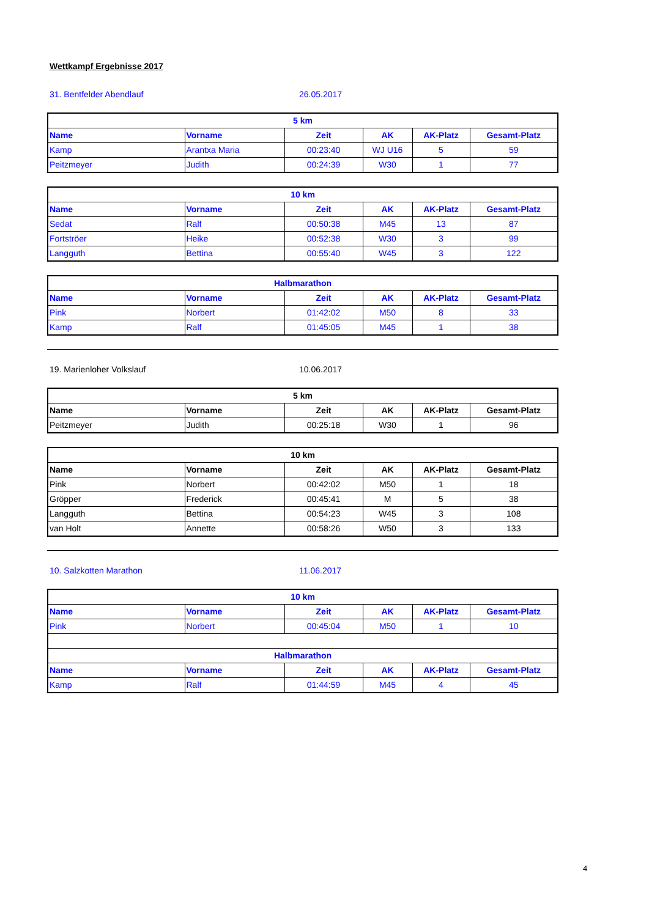Wettkampf Ergebnisse 2017
31. Bentfelder Abendlauf 26.05.2017
| 5 km | | | | | |
| --- | --- | --- | --- | --- | --- |
| Name | Vorname | Zeit | AK | AK-Platz | Gesamt-Platz |
| Kamp | Arantxa Maria | 00:23:40 | WJ U16 | 5 | 59 |
| Peitzmeyer | Judith | 00:24:39 | W30 | 1 | 77 |
| 10 km | | | | | |
| --- | --- | --- | --- | --- | --- |
| Name | Vorname | Zeit | AK | AK-Platz | Gesamt-Platz |
| Sedat | Ralf | 00:50:38 | M45 | 13 | 87 |
| Fortströer | Heike | 00:52:38 | W30 | 3 | 99 |
| Langguth | Bettina | 00:55:40 | W45 | 3 | 122 |
| Halbmarathon | | | | | |
| --- | --- | --- | --- | --- | --- |
| Name | Vorname | Zeit | AK | AK-Platz | Gesamt-Platz |
| Pink | Norbert | 01:42:02 | M50 | 8 | 33 |
| Kamp | Ralf | 01:45:05 | M45 | 1 | 38 |
19. Marienloher Volkslauf 10.06.2017
| 5 km | | | | | |
| --- | --- | --- | --- | --- | --- |
| Name | Vorname | Zeit | AK | AK-Platz | Gesamt-Platz |
| Peitzmeyer | Judith | 00:25:18 | W30 | 1 | 96 |
| 10 km | | | | | |
| --- | --- | --- | --- | --- | --- |
| Name | Vorname | Zeit | AK | AK-Platz | Gesamt-Platz |
| Pink | Norbert | 00:42:02 | M50 | 1 | 18 |
| Gröpper | Frederick | 00:45:41 | M | 5 | 38 |
| Langguth | Bettina | 00:54:23 | W45 | 3 | 108 |
| van Holt | Annette | 00:58:26 | W50 | 3 | 133 |
10. Salzkotten Marathon 11.06.2017
| 10 km | | | | | |
| --- | --- | --- | --- | --- | --- |
| Name | Vorname | Zeit | AK | AK-Platz | Gesamt-Platz |
| Pink | Norbert | 00:45:04 | M50 | 1 | 10 |
| Halbmarathon | | | | | |
| Name | Vorname | Zeit | AK | AK-Platz | Gesamt-Platz |
| Kamp | Ralf | 01:44:59 | M45 | 4 | 45 |
4